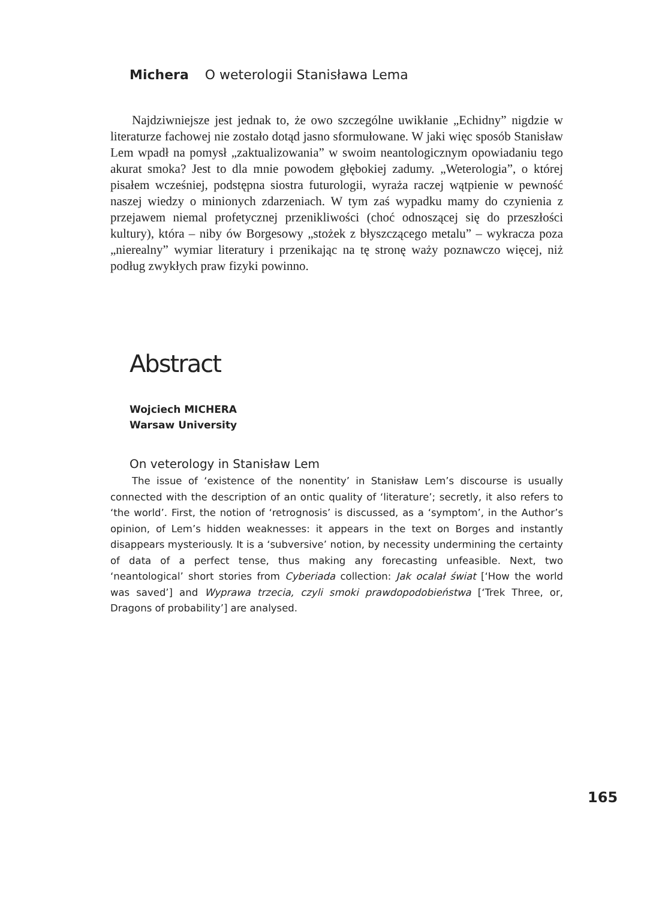Michera O weterologii Stanisława Lema
Najdziwniejsze jest jednak to, że owo szczególne uwikłanie „Echidny” nigdzie w literaturze fachowej nie zostało dotąd jasno sformułowane. W jaki więc sposób Stanisław Lem wpadł na pomysł „zaktualizowania” w swoim neantologicznym opowiadaniu tego akurat smoka? Jest to dla mnie powodem głębokiej zadumy. „Weterologia”, o której pisałem wcześniej, podstępna siostra futurologii, wyraża raczej wątpienie w pewność naszej wiedzy o minionych zdarzeniach. W tym zaś wypadku mamy do czynienia z przejawem niemal profetycznej przenikliwości (choć odnoszącej się do przeszłości kultury), która – niby ów Borgesowy „stożek z błyszczącego metalu” – wykracza poza „nierealny” wymiar literatury i przenikając na tę stronę waży poznawczo więcej, niż podług zwykłych praw fizyki powinno.
Abstract
Wojciech MICHERA
Warsaw University
On veterology in Stanisław Lem
The issue of ‘existence of the nonentity’ in Stanisław Lem’s discourse is usually connected with the description of an ontic quality of ‘literature’; secretly, it also refers to ‘the world’. First, the notion of ‘retrognosis’ is discussed, as a ‘symptom’, in the Author’s opinion, of Lem’s hidden weaknesses: it appears in the text on Borges and instantly disappears mysteriously. It is a ‘subversive’ notion, by necessity undermining the certainty of data of a perfect tense, thus making any forecasting unfeasible. Next, two ‘neantological’ short stories from Cyberiada collection: Jak ocalał świat [‘How the world was saved’] and Wyprawa trzecia, czyli smoki prawdopodobieństwa [‘Trek Three, or, Dragons of probability’] are analysed.
165